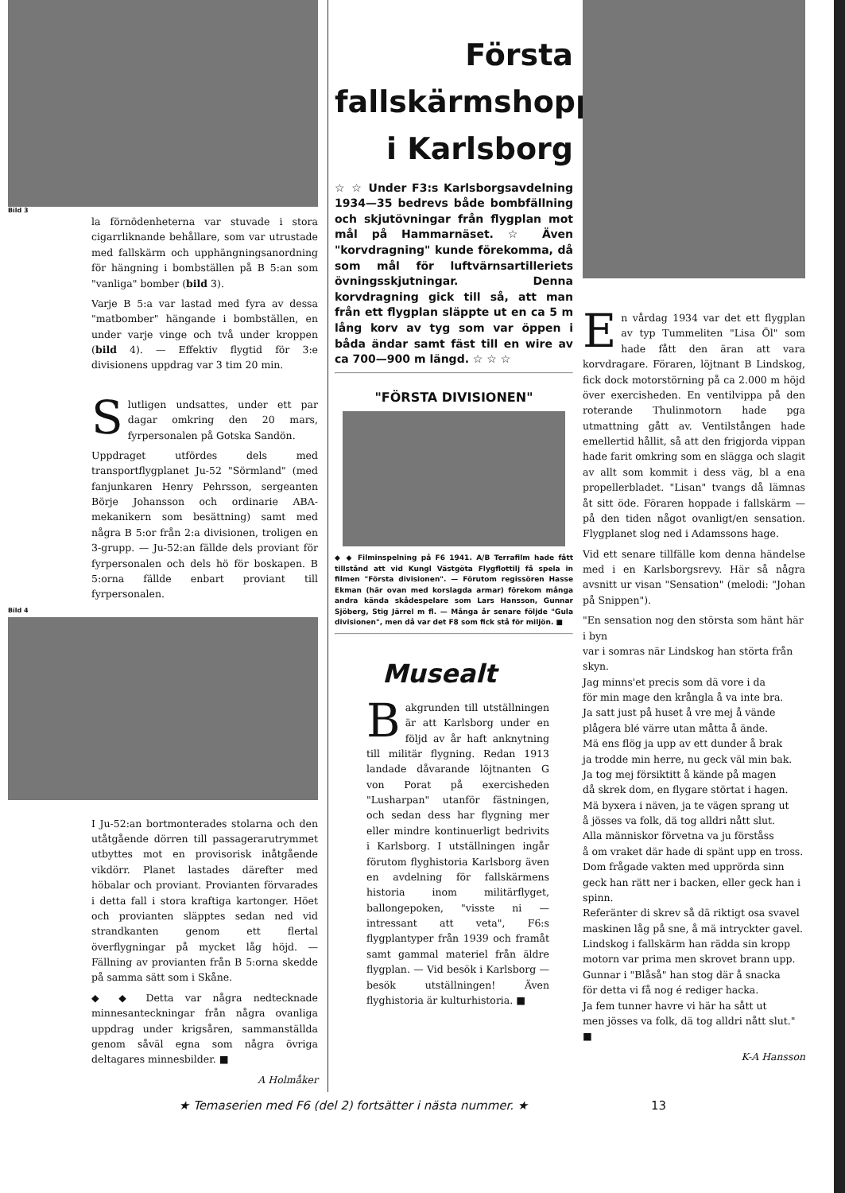Bild 3
la förnödenheterna var stuvade i stora cigarrliknande behållare, som var utrustade med fallskärm och upphängningsanordning för hängning i bombställen på B 5:an som "vanliga" bomber (bild 3).
Varje B 5:a var lastad med fyra av dessa "matbomber" hängande i bombställen, en under varje vinge och två under kroppen (bild 4). — Effektiv flygtid för 3:e divisionens uppdrag var 3 tim 20 min.
Slutligen undsattes, under ett par dagar omkring den 20 mars, fyrpersonalen på Gotska Sandön.
Uppdraget utfördes dels med transportflygplanet Ju-52 "Sörmland" (med fanjunkaren Henry Pehrsson, sergeanten Börje Johansson och ordinarie ABA-mekanikern som besättning) samt med några B 5:or från 2:a divisionen, troligen en 3-grupp. — Ju-52:an fällde dels proviant för fyrpersonalen och dels hö för boskapen. B 5:orna fällde enbart proviant till fyrpersonalen.
Bild 4
I Ju-52:an bortmonterades stolarna och den utåtgående dörren till passagerarutrymmet utbyttes mot en provisorisk inåtgående vikdörr. Planet lastades därefter med höbalar och proviant. Provianten förvarades i detta fall i stora kraftiga kartonger. Höet och provianten släpptes sedan ned vid strandkanten genom ett flertal överflygningar på mycket låg höjd. — Fällning av provianten från B 5:orna skedde på samma sätt som i Skåne.
◆ ◆ Detta var några nedtecknade minnesanteckningar från några ovanliga uppdrag under krigsåren, sammanställda genom såväl egna som några övriga deltagares minnesbilder. ■
A Holmåker
Första fallskärmshoppet i Karlsborg
☆ ☆ Under F3:s Karlsborgsavdelning 1934—35 bedrevs både bombfällning och skjutövningar från flygplan mot mål på Hammarnäset. ☆ Även "korvdragning" kunde förekomma, då som mål för luftvärnsartilleriets övningsskjutningar. Denna korvdragning gick till så, att man från ett flygplan släppte ut en ca 5 m lång korv av tyg som var öppen i båda ändar samt fäst till en wire av ca 700—900 m längd. ☆ ☆ ☆
"FÖRSTA DIVISIONEN"
◆ ◆ Filminspelning på F6 1941. A/B Terrafilm hade fått tillstånd att vid Kungl Västgöta Flygflottilj få spela in filmen "Första divisionen". — Förutom regissören Hasse Ekman (här ovan med korslagda armar) förekom många andra kända skådespelare som Lars Hansson, Gunnar Sjöberg, Stig Järrel m fl. — Många år senare följde "Gula divisionen", men då var det F8 som fick stå för miljön. ■
Musealt
Bakgrunden till utställningen är att Karlsborg under en följd av år haft anknytning till militär flygning. Redan 1913 landade dåvarande löjtnanten G von Porat på exercisheden "Lusharpan" utanför fästningen, och sedan dess har flygning mer eller mindre kontinuerligt bedrivits i Karlsborg. I utställningen ingår förutom flyghistoria Karlsborg även en avdelning för fallskärmens historia inom militärflyget, ballongepoken, "visste ni — intressant att veta", F6:s flygplantyper från 1939 och framåt samt gammal materiel från äldre flygplan. — Vid besök i Karlsborg — besök utställningen! Även flyghistoria är kulturhistoria. ■
En vårdag 1934 var det ett flygplan av typ Tummeliten "Lisa Öl" som hade fått den äran att vara korvdragare. Föraren, löjtnant B Lindskog, fick dock motorstörning på ca 2.000 m höjd över exercisheden. En ventilvippa på den roterande Thulinmotorn hade pga utmattning gått av. Ventilstången hade emellertid hållit, så att den frigjorda vippan hade farit omkring som en slägga och slagit av allt som kommit i dess väg, bl a ena propellerbladet. "Lisan" tvangs då lämnas åt sitt öde. Föraren hoppade i fallskärm — på den tiden något ovanligt/en sensation. Flygplanet slog ned i Adamssons hage.
Vid ett senare tillfälle kom denna händelse med i en Karlsborgsrevy. Här så några avsnitt ur visan "Sensation" (melodi: "Johan på Snippen").
"En sensation nog den största som hänt här i byn
var i somras när Lindskog han störta från skyn.
Jag minns'et precis som dä vore i da
för min mage den krångla å va inte bra.
Ja satt just på huset å vre mej å vände
plågera blé värre utan måtta å ände.
Mä ens flög ja upp av ett dunder å brak
ja trodde min herre, nu geck väl min bak.
Ja tog mej försiktitt å kände på magen
då skrek dom, en flygare störtat i hagen.
Mä byxera i näven, ja te vägen sprang ut
å jösses va folk, dä tog alldri nått slut.
Alla människor förvetna va ju förståss
å om vraket där hade di spänt upp en tross.
Dom frågade vakten med upprörda sinn
geck han rätt ner i backen, eller geck han i spinn.
Referänter di skrev så dä riktigt osa svavel
maskinen låg på sne, å mä intryckter gavel.
Lindskog i fallskärm han rädda sin kropp
motorn var prima men skrovet brann upp.
Gunnar i "Blåså" han stog där å snacka
för detta vi få nog é rediger hacka.
Ja fem tunner havre vi här ha sått ut
men jösses va folk, dä tog alldri nått slut." ■
K-A Hansson
★ Temaserien med F6 (del 2) fortsätter i nästa nummer. ★ 13